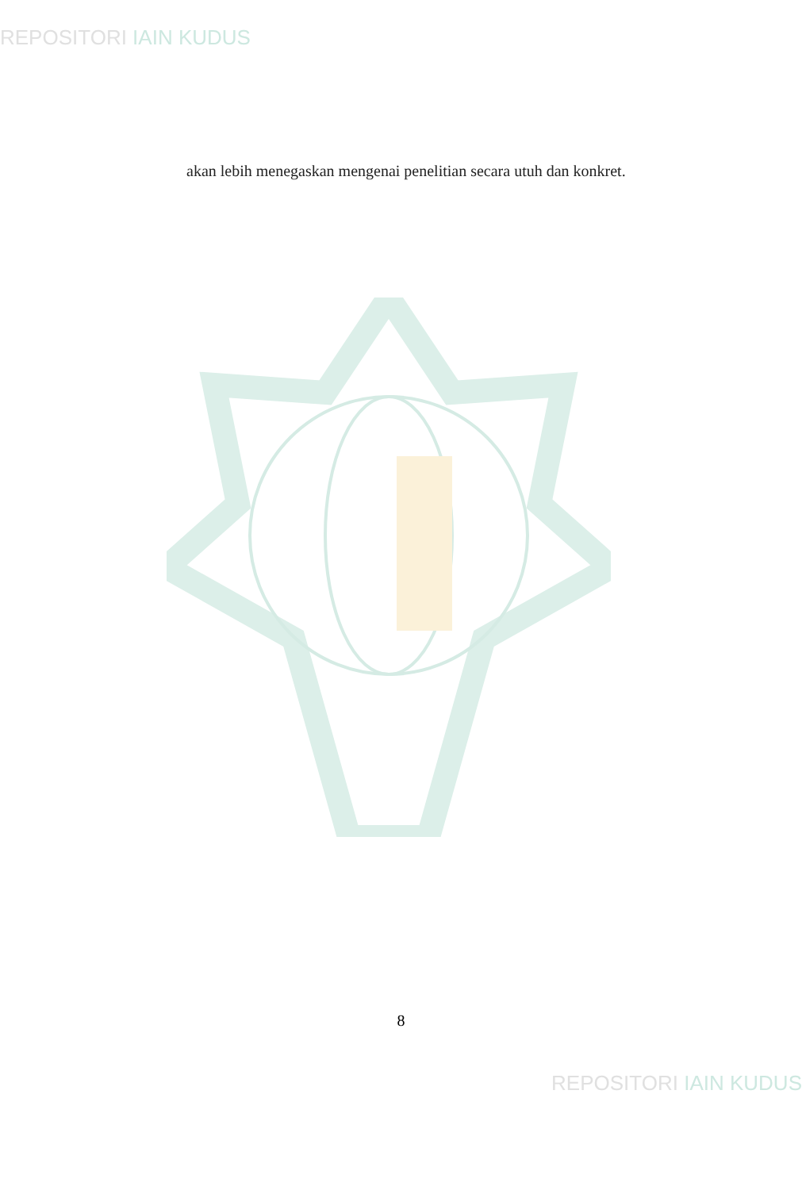REPOSITORI IAIN KUDUS
akan lebih menegaskan mengenai penelitian secara utuh dan konkret.
8
REPOSITORI IAIN KUDUS